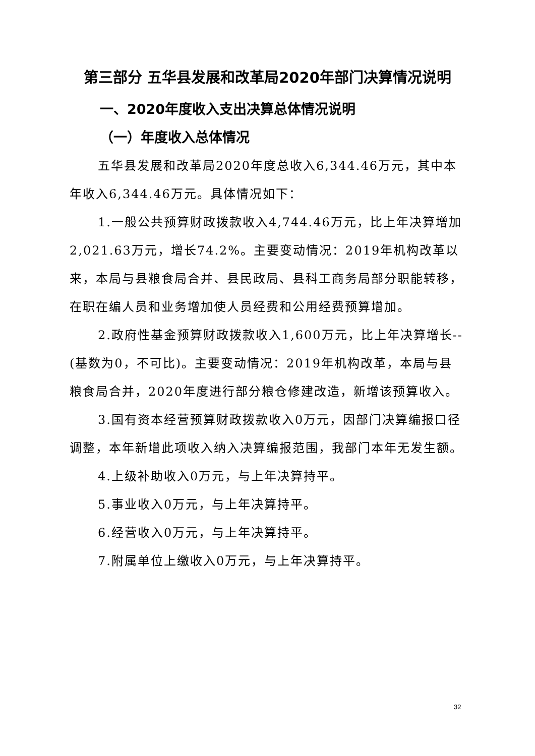第三部分 五华县发展和改革局2020年部门决算情况说明
一、2020年度收入支出决算总体情况说明
（一）年度收入总体情况
五华县发展和改革局2020年度总收入6,344.46万元，其中本年收入6,344.46万元。具体情况如下：
1.一般公共预算财政拨款收入4,744.46万元，比上年决算增加2,021.63万元，增长74.2%。主要变动情况：2019年机构改革以来，本局与县粮食局合并、县民政局、县科工商务局部分职能转移，在职在编人员和业务增加使人员经费和公用经费预算增加。
2.政府性基金预算财政拨款收入1,600万元，比上年决算增长--(基数为0，不可比)。主要变动情况：2019年机构改革，本局与县粮食局合并，2020年度进行部分粮仓修建改造，新增该预算收入。
3.国有资本经营预算财政拨款收入0万元，因部门决算编报口径调整，本年新增此项收入纳入决算编报范围，我部门本年无发生额。
4.上级补助收入0万元，与上年决算持平。
5.事业收入0万元，与上年决算持平。
6.经营收入0万元，与上年决算持平。
7.附属单位上缴收入0万元，与上年决算持平。
32